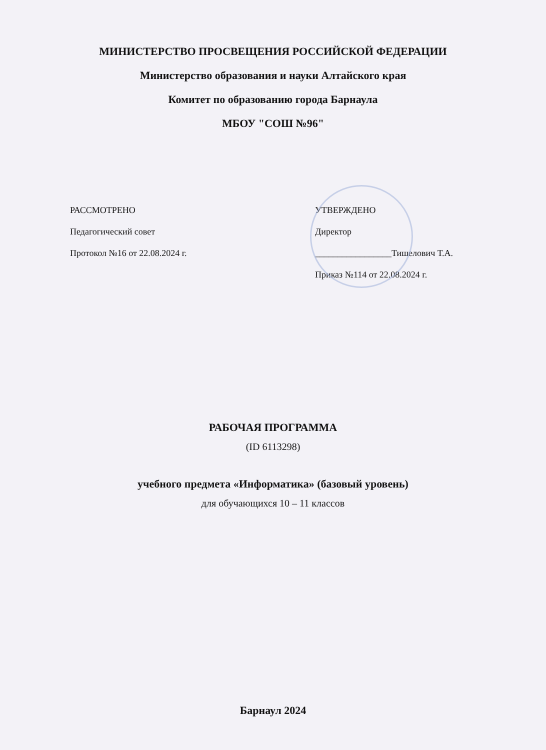МИНИСТЕРСТВО ПРОСВЕЩЕНИЯ РОССИЙСКОЙ ФЕДЕРАЦИИ
Министерство образования и науки Алтайского края
Комитет по образованию города Барнаула
МБОУ "СОШ №96"
РАССМОТРЕНО
Педагогический совет
Протокол №16 от 22.08.2024 г.
УТВЕРЖДЕНО
Директор
_________________Тишелович Т.А.
Приказ №114 от 22.08.2024 г.
РАБОЧАЯ ПРОГРАММА
(ID 6113298)
учебного предмета «Информатика» (базовый уровень)
для обучающихся 10 – 11 классов
Барнаул 2024